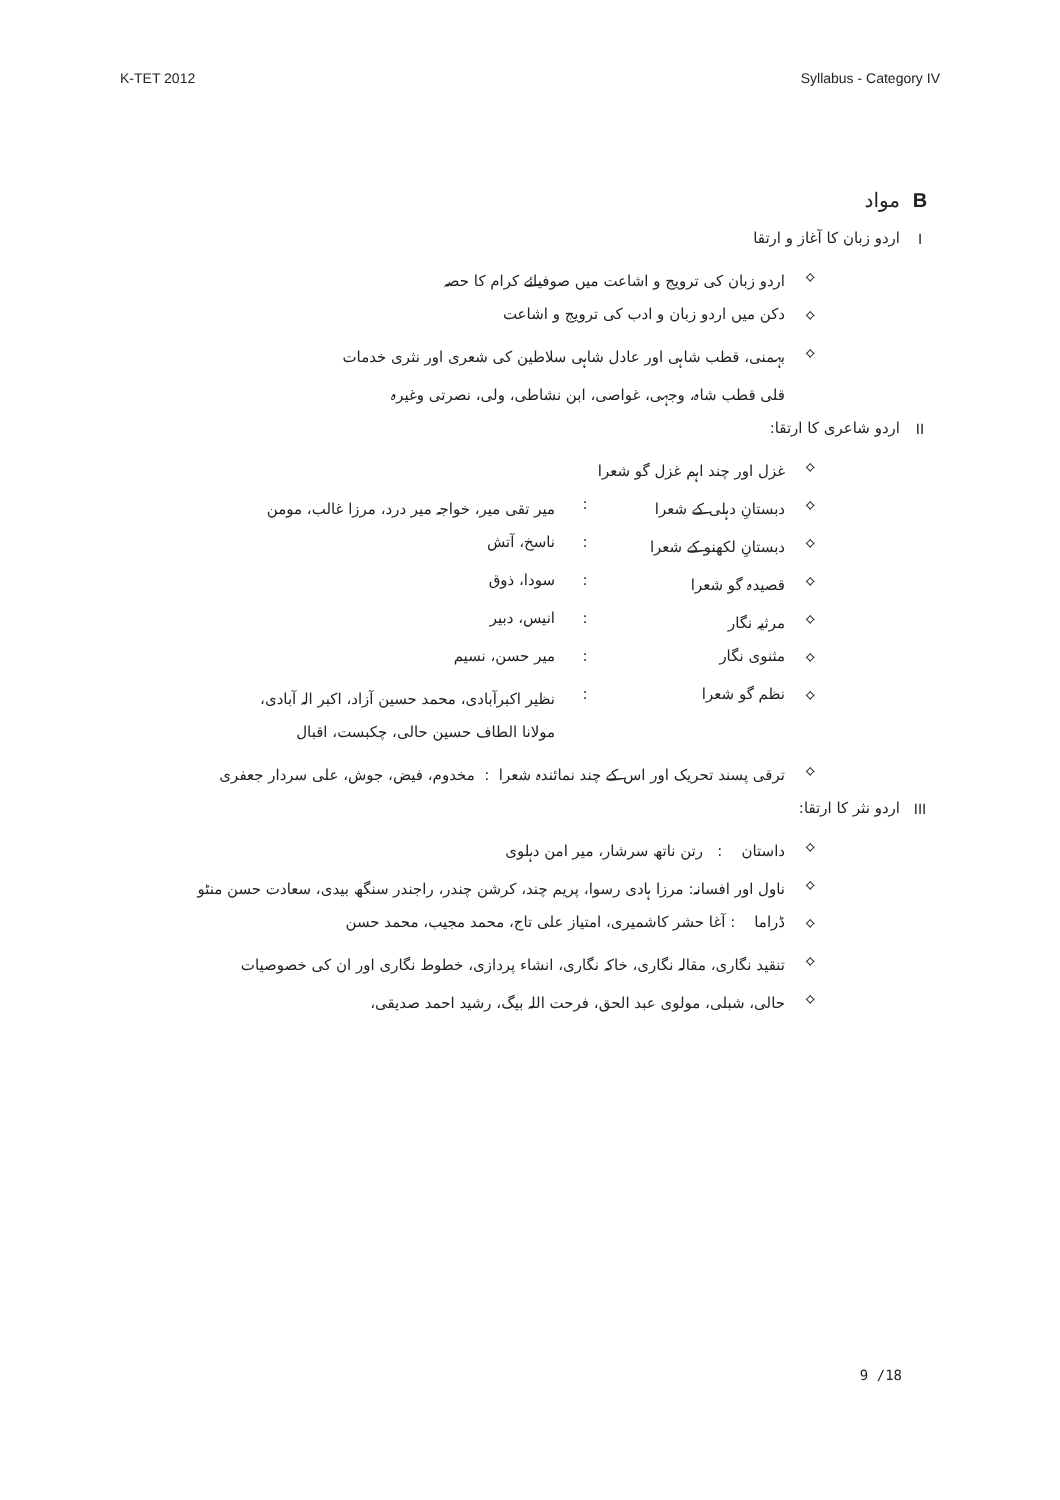K-TET 2012 Syllabus - Category IV
Bمواد
Iاردو زبان کا آغاز و ارتقا
⟡ اردو زبان کی ترویج و اشاعت میں صوفیائے کرام کا حصہ
⟡ دکن میں اردو زبان و ادب کی ترویج و اشاعت
⟡ بہمنی، قطب شاہی اور عادل شاہی سلاطین کی شعری اور نثری خدمات
قلی قطب شاہ، وجہی، غواصی، ابن نشاطی، ولی، نصرتی وغیرہ
II اردو شاعری کا ارتقا:
⟡ غزل اور چند اہم غزل گو شعرا
⟡ دبستانِ دہلی کے شعرا: میر تقی میر، خواجہ میر درد، مرزا غالب، مومن
⟡ دبستانِ لکھنو کے شعرا: ناسخ، آتش
⟡ قصیدہ گو شعرا: سودا، ذوق
⟡ مرثیہ نگار: انیس، دبیر
⟡ مثنوی نگار: میر حسن، نسیم
⟡ نظم گو شعرا: نظیر اکبرآبادی، محمد حسین آزاد، اکبر الہ آبادی،
مولانا الطاف حسین حالی، چکبست، اقبال
⟡ ترقی پسند تحریک اور اس کے چند نمائندہ شعرا : مخدوم، فیض، جوش، علی سردار جعفری
III اردو نثر کا ارتقا:
⟡ داستان : رتن ناتھ سرشار، میر امن دہلوی
⟡ ناول اور افسانہ: مرزا ہادی رسوا، پریم چند، کرشن چندر، راجندر سنگھ بیدی، سعادت حسن منٹو
⟡ ڈراما : آغا حشر کاشمیری، امتیاز علی تاج، محمد مجیب، محمد حسن
⟡ تنقید نگاری، مقالہ نگاری، خاکہ نگاری، انشاء پردازی، خطوط نگاری اور ان کی خصوصیات
⟡ حالی، شبلی، مولوی عبد الحق، فرحت اللہ بیگ، رشید احمد صدیقی،
9 /18